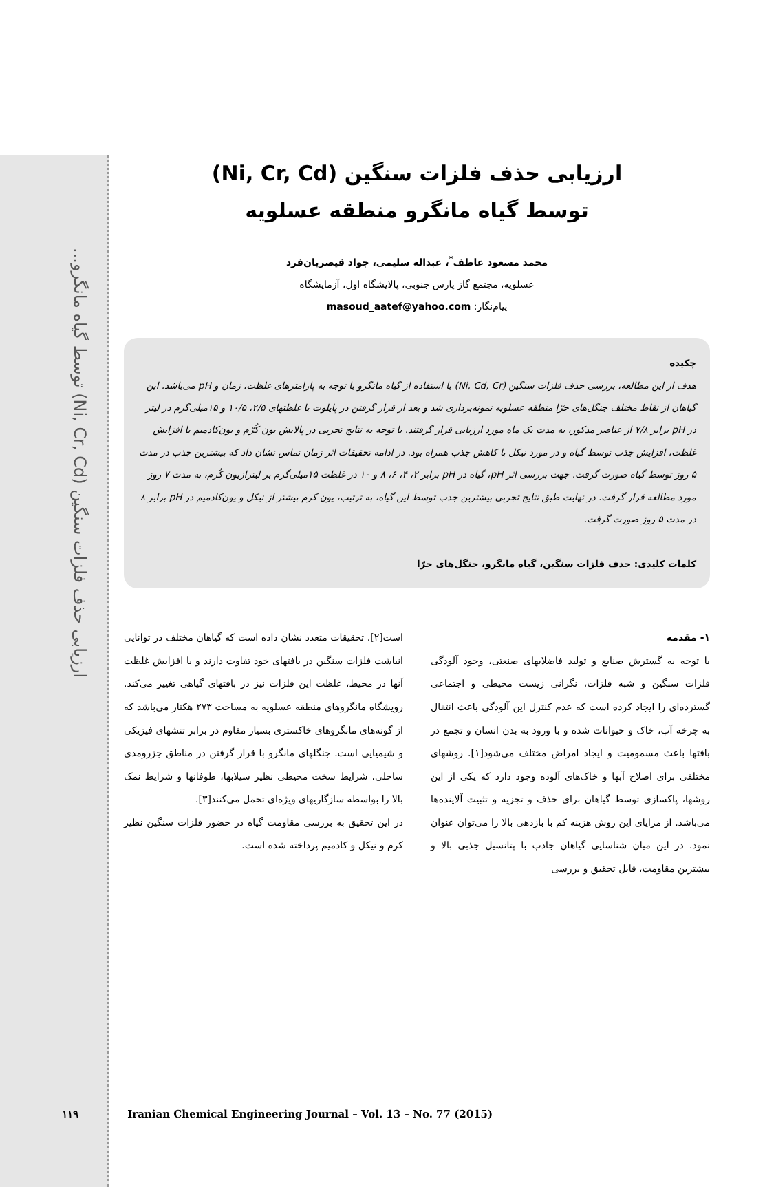ارزیابی حذف فلزات سنگین (Ni, Cr, Cd) توسط گیاه مانگرو...
ارزیابی حذف فلزات سنگین (Ni, Cr, Cd)
توسط گیاه مانگرو منطقه عسلویه
محمد مسعود عاطف<sup>*</sup>، عبداله سلیمی، جواد قیصریان‌فرد
عسلویه، مجتمع گاز پارس جنوبی، پالایشگاه اول، آزمایشگاه
پیام‌نگار: masoud_aatef@yahoo.com
چکیده
هدف از این مطالعه، بررسی حذف فلزات سنگین (Ni, Cd, Cr) با استفاده از گیاه مانگرو با توجه به پارامترهای غلظت، زمان و pH می‌باشد. این گیاهان از نقاط مختلف جنگل‌های حرّا منطقه عسلویه نمونه‌برداری شد و بعد از قرار گرفتن در پایلوت با غلظتهای ۲/۵، ۱۰/۵ و ۱۵میلی‌گرم در لیتر در pH برابر ۷/۸ از عناصر مذکور، به مدت یک ماه مورد ارزیابی قرار گرفتند. با توجه به نتایج تجربی در پالایش یون کُرّم و یون‌کادمیم با افزایش غلظت، افزایش جذب توسط گیاه و در مورد نیکل با کاهش جذب همراه بود. در ادامه تحقیقات اثر زمان تماس نشان داد که بیشترین جذب در مدت ۵ روز توسط گیاه صورت گرفت. جهت بررسی اثر pH، گیاه در pH برابر ۲، ۴، ۶، ۸ و ۱۰ در غلظت ۱۵میلی‌گرم بر لیترازیون کُرم، به مدت ۷ روز مورد مطالعه قرار گرفت. در نهایت طبق نتایج تجربی بیشترین جذب توسط این گیاه، به ترتیب، یون کرم بیشتر از نیکل و یون‌کادمیم در pH برابر ۸ در مدت ۵ روز صورت گرفت.
کلمات کلیدی: حذف فلزات سنگین، گیاه مانگرو، جنگل‌های حرّا
۱- مقدمه
با توجه به گسترش صنایع و تولید فاضلابهای صنعتی، وجود آلودگی فلزات سنگین و شبه فلزات، نگرانی زیست محیطی و اجتماعی گسترده‌ای را ایجاد کرده است که عدم کنترل این آلودگی باعث انتقال به چرخه آب، خاک و حیوانات شده و با ورود به بدن انسان و تجمع در بافتها باعث مسمومیت و ایجاد امراض مختلف می‌شود[۱]. روشهای مختلفی برای اصلاح آبها و خاک‌های آلوده وجود دارد که یکی از این روشها، پاکسازی توسط گیاهان برای حذف و تجزیه و تثبیت آلاینده‌ها می‌باشد. از مزایای این روش هزینه کم با بازدهی بالا را می‌توان عنوان نمود. در این میان شناسایی گیاهان جاذب با پتانسیل جذبی بالا و بیشترین مقاومت، قابل تحقیق و بررسی
است[۲]. تحقیقات متعدد نشان داده است که گیاهان مختلف در توانایی انباشت فلزات سنگین در بافتهای خود تفاوت دارند و با افزایش غلظت آنها در محیط، غلظت این فلزات نیز در بافتهای گیاهی تغییر می‌کند. رویشگاه مانگروهای منطقه عسلویه به مساحت ۲۷۳ هکتار می‌باشد که از گونه‌های مانگروهای خاکستری بسیار مقاوم در برابر تنشهای فیزیکی و شیمیایی است. جنگلهای مانگرو با قرار گرفتن در مناطق جزرومدی ساحلی، شرایط سخت محیطی نظیر سیلابها، طوفانها و شرایط نمک بالا را بواسطه سازگاریهای ویژه‌ای تحمل می‌کنند[۳].
در این تحقیق به بررسی مقاومت گیاه در حضور فلزات سنگین نظیر کرم و نیکل و کادمیم پرداخته شده است.
۱۱۹ Iranian Chemical Engineering Journal – Vol. 13 – No. 77 (2015)